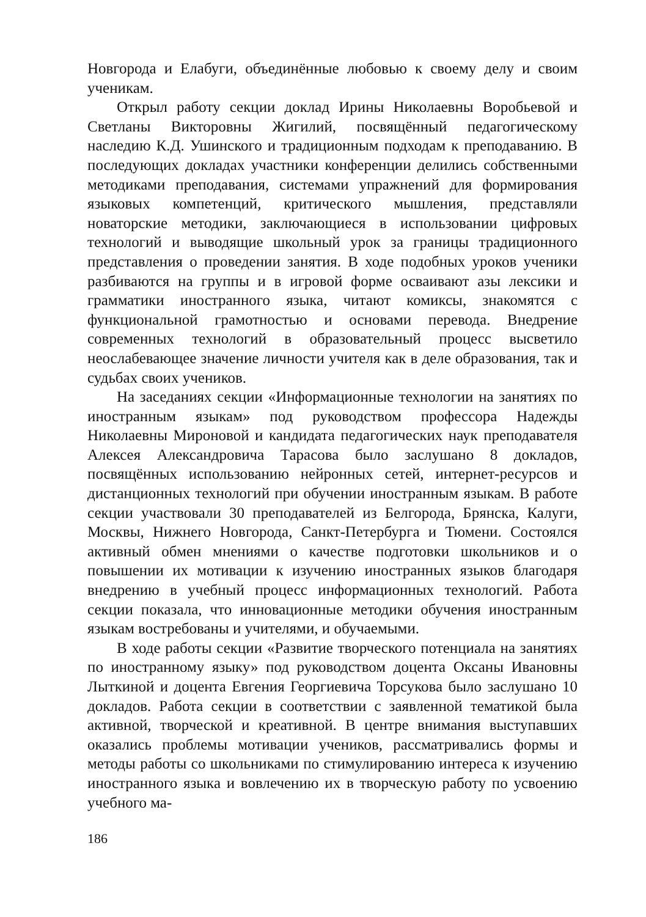Новгорода и Елабуги, объединённые любовью к своему делу и своим ученикам.
Открыл работу секции доклад Ирины Николаевны Воробьевой и Светланы Викторовны Жигилий, посвящённый педагогическому наследию К.Д. Ушинского и традиционным подходам к преподаванию. В последующих докладах участники конференции делились собственными методиками преподавания, системами упражнений для формирования языковых компетенций, критического мышления, представляли новаторские методики, заключающиеся в использовании цифровых технологий и выводящие школьный урок за границы традиционного представления о проведении занятия. В ходе подобных уроков ученики разбиваются на группы и в игровой форме осваивают азы лексики и грамматики иностранного языка, читают комиксы, знакомятся с функциональной грамотностью и основами перевода. Внедрение современных технологий в образовательный процесс высветило неослабевающее значение личности учителя как в деле образования, так и судьбах своих учеников.
На заседаниях секции «Информационные технологии на занятиях по иностранным языкам» под руководством профессора Надежды Николаевны Мироновой и кандидата педагогических наук преподавателя Алексея Александровича Тарасова было заслушано 8 докладов, посвящённых использованию нейронных сетей, интернет-ресурсов и дистанционных технологий при обучении иностранным языкам. В работе секции участвовали 30 преподавателей из Белгорода, Брянска, Калуги, Москвы, Нижнего Новгорода, Санкт-Петербурга и Тюмени. Состоялся активный обмен мнениями о качестве подготовки школьников и о повышении их мотивации к изучению иностранных языков благодаря внедрению в учебный процесс информационных технологий. Работа секции показала, что инновационные методики обучения иностранным языкам востребованы и учителями, и обучаемыми.
В ходе работы секции «Развитие творческого потенциала на занятиях по иностранному языку» под руководством доцента Оксаны Ивановны Лыткиной и доцента Евгения Георгиевича Торсукова было заслушано 10 докладов. Работа секции в соответствии с заявленной тематикой была активной, творческой и креативной. В центре внимания выступавших оказались проблемы мотивации учеников, рассматривались формы и методы работы со школьниками по стимулированию интереса к изучению иностранного языка и вовлечению их в творческую работу по усвоению учебного ма-
186